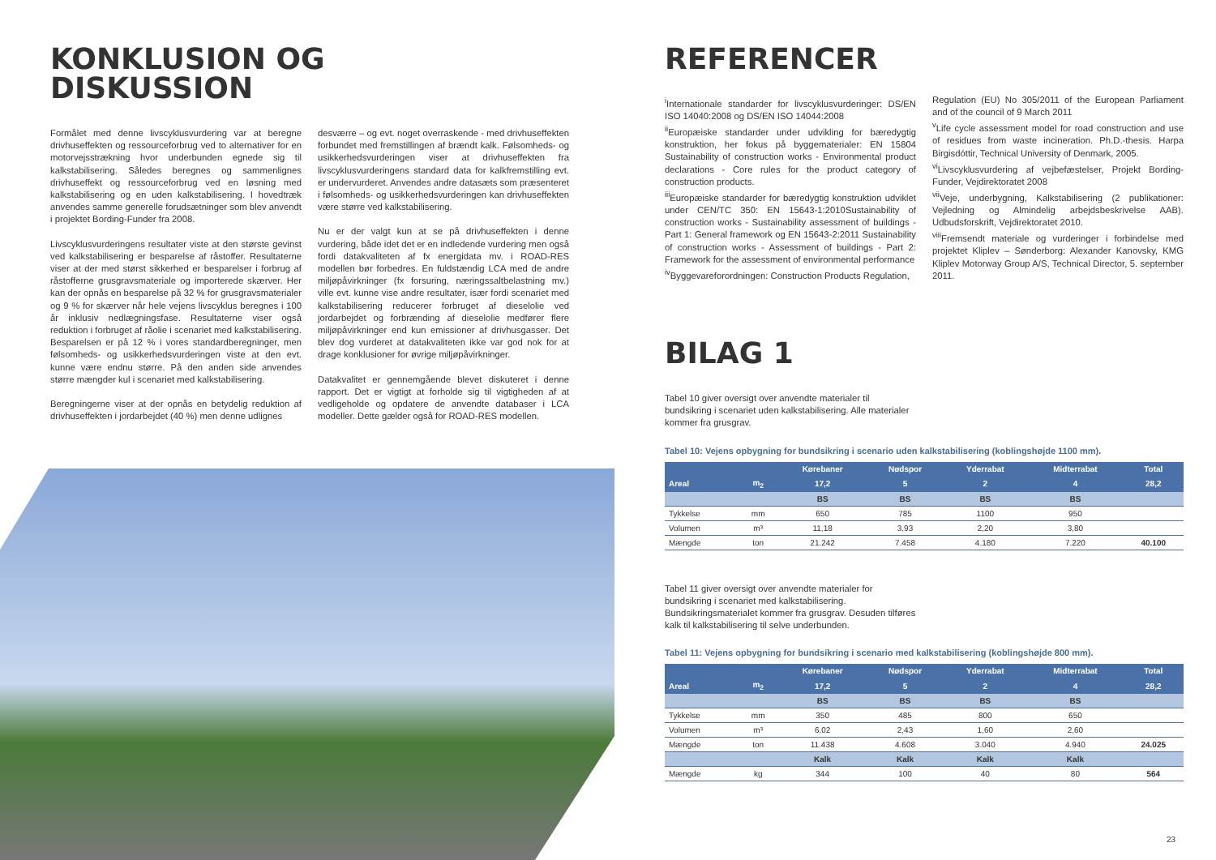KONKLUSION OG
DISKUSSION
Formålet med denne livscyklusvurdering var at beregne drivhuseffekten og ressourceforbrug ved to alternativer for en motorvejsstrækning hvor underbunden egnede sig til kalkstabilisering. Således beregnes og sammenlignes drivhuseffekt og ressourceforbrug ved en løsning med kalkstabilisering og en uden kalkstabilisering. I hovedtræk anvendes samme generelle forudsætninger som blev anvendt i projektet Bording-Funder fra 2008.
Livscyklusvurderingens resultater viste at den største gevinst ved kalkstabilisering er besparelse af råstoffer. Resultaterne viser at der med størst sikkerhed er besparelser i forbrug af råstofferne grusgravsmateriale og importerede skærver. Her kan der opnås en besparelse på 32 % for grusgravsmaterialer og 9 % for skærver når hele vejens livscyklus beregnes i 100 år inklusiv nedlægningsfase. Resultaterne viser også reduktion i forbruget af råolie i scenariet med kalkstabilisering. Besparelsen er på 12 % i vores standardberegninger, men følsomheds- og usikkerhedsvurderingen viste at den evt. kunne være endnu større. På den anden side anvendes større mængder kul i scenariet med kalkstabilisering.
Beregningerne viser at der opnås en betydelig reduktion af drivhuseffekten i jordarbejdet (40 %) men denne udlignes
desværre – og evt. noget overraskende - med drivhuseffekten forbundet med fremstillingen af brændt kalk. Følsomheds- og usikkerhedsvurderingen viser at drivhuseffekten fra livscyklusvurderingens standard data for kalkfremstilling evt. er undervurderet. Anvendes andre datasæts som præsenteret i følsomheds- og usikkerhedsvurderingen kan drivhuseffekten være større ved kalkstabilisering.
Nu er der valgt kun at se på drivhuseffekten i denne vurdering, både idet det er en indledende vurdering men også fordi datakvaliteten af fx energidata mv. i ROAD-RES modellen bør forbedres. En fuldstændig LCA med de andre miljøpåvirkninger (fx forsuring, næringssaltbelastning mv.) ville evt. kunne vise andre resultater, især fordi scenariet med kalkstabilisering reducerer forbruget af dieselolie ved jordarbejdet og forbrænding af dieselolie medfører flere miljøpåvirkninger end kun emissioner af drivhusgasser. Det blev dog vurderet at datakvaliteten ikke var god nok for at drage konklusioner for øvrige miljøpåvirkninger.
Datakvalitet er gennemgående blevet diskuteret i denne rapport. Det er vigtigt at forholde sig til vigtigheden af at vedligeholde og opdatere de anvendte databaser i LCA modeller. Dette gælder også for ROAD-RES modellen.
REFERENCER
<sup>i</sup> Internationale standarder for livscyklusvurderinger: DS/EN ISO 14040:2008 og DS/EN ISO 14044:2008
<sup>ii</sup>Europæiske standarder under udvikling for bæredygtig konstruktion, her fokus på byggematerialer: EN 15804 Sustainability of construction works - Environmental product declarations - Core rules for the product category of construction products.
<sup>iii</sup>Europæiske standarder for bæredygtig konstruktion udviklet under CEN/TC 350: EN 15643-1:2010Sustainability of construction works - Sustainability assessment of buildings - Part 1: General framework og EN 15643-2:2011 Sustainability of construction works - Assessment of buildings - Part 2: Framework for the assessment of environmental performance
<sup>iv</sup>Byggevareforordningen: Construction Products Regulation,
Regulation (EU) No 305/2011 of the European Parliament and of the council of 9 March 2011
<sup>v</sup> Life cycle assessment model for road construction and use of residues from waste incineration. Ph.D.-thesis. Harpa Birgisdóttir, Technical University of Denmark, 2005.
<sup>vi</sup>Livscyklusvurdering af vejbefæstelser, Projekt Bording-Funder, Vejdirektoratet 2008
<sup>vii</sup>Veje, underbygning, Kalkstabilisering (2 publikationer: Vejledning og Almindelig arbejdsbeskrivelse AAB). Udbudsforskrift, Vejdirektoratet 2010.
<sup>viii</sup>Fremsendt materiale og vurderinger i forbindelse med projektet Kliplev – Sønderborg: Alexander Kanovsky, KMG Kliplev Motorway Group A/S, Technical Director, 5. september 2011.
BILAG 1
Tabel 10 giver oversigt over anvendte materialer til bundsikring i scenariet uden kalkstabilisering. Alle materialer kommer fra grusgrav.
Tabel 10: Vejens opbygning for bundsikring i scenario uden kalkstabilisering (koblingshøjde 1100 mm).
| | | Kørebaner | Nødspor | Yderrabat | Midterrabat | Total |
| --- | --- | --- | --- | --- | --- | --- |
| Areal | m<sub>2</sub> | 17,2 | 5 | 2 | 4 | 28,2 |
| | | BS | BS | BS | BS | |
| Tykkelse | mm | 650 | 785 | 1100 | 950 | |
| Volumen | m³ | 11,18 | 3,93 | 2,20 | 3,80 | |
| Mængde | ton | 21.242 | 7.458 | 4.180 | 7.220 | 40.100 |
Tabel 11 giver oversigt over anvendte materialer for bundsikring i scenariet med kalkstabilisering. Bundsikringsmaterialet kommer fra grusgrav. Desuden tilføres kalk til kalkstabilisering til selve underbunden.
Tabel 11: Vejens opbygning for bundsikring i scenario med kalkstabilisering (koblingshøjde 800 mm).
| | | Kørebaner | Nødspor | Yderrabat | Midterrabat | Total |
| --- | --- | --- | --- | --- | --- | --- |
| Areal | m<sub>2</sub> | 17,2 | 5 | 2 | 4 | 28,2 |
| | | BS | BS | BS | BS | |
| Tykkelse | mm | 350 | 485 | 800 | 650 | |
| Volumen | m³ | 6,02 | 2,43 | 1,60 | 2,60 | |
| Mængde | ton | 11.438 | 4.608 | 3.040 | 4.940 | 24.025 |
| | | Kalk | Kalk | Kalk | Kalk | |
| Mængde | kg | 344 | 100 | 40 | 80 | 564 |
23